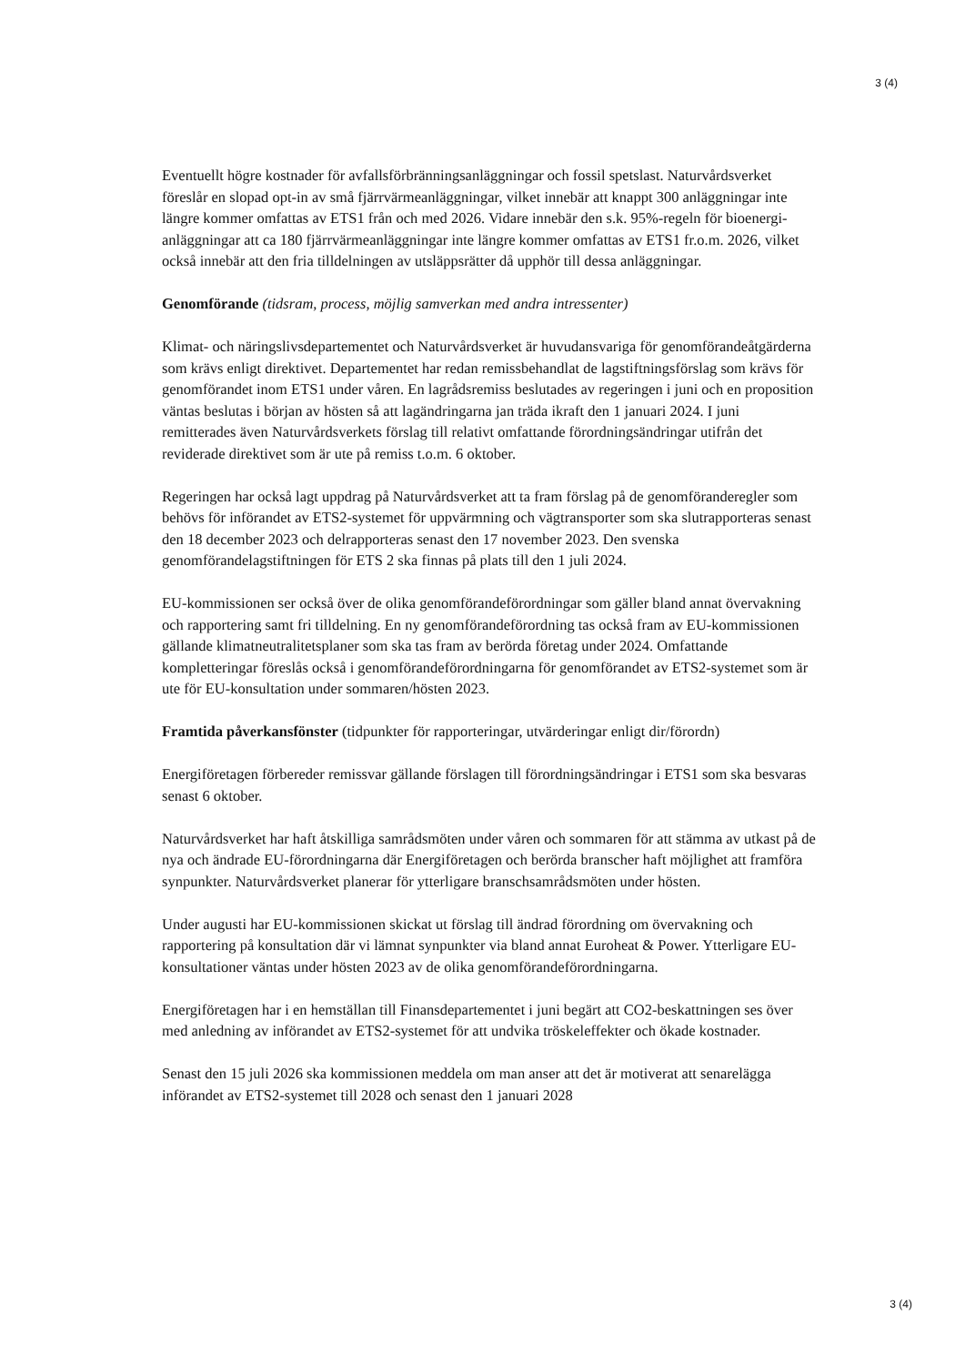3 (4)
Eventuellt högre kostnader för avfallsförbränningsanläggningar och fossil spetslast. Naturvårdsverket föreslår en slopad opt-in av små fjärrvärmeanläggningar, vilket innebär att knappt 300 anläggningar inte längre kommer omfattas av ETS1 från och med 2026. Vidare innebär den s.k. 95%-regeln för bioenergi-anläggningar att ca 180 fjärrvärmeanläggningar inte längre kommer omfattas av ETS1 fr.o.m. 2026, vilket också innebär att den fria tilldelningen av utsläppsrätter då upphör till dessa anläggningar.
Genomförande (tidsram, process, möjlig samverkan med andra intressenter)
Klimat- och näringslivsdepartementet och Naturvårdsverket är huvudansvariga för genomförandeåtgärderna som krävs enligt direktivet. Departementet har redan remissbehandlat de lagstiftningsförslag som krävs för genomförandet inom ETS1 under våren. En lagrådsremiss beslutades av regeringen i juni och en proposition väntas beslutas i början av hösten så att lagändringarna jan träda ikraft den 1 januari 2024. I juni remitterades även Naturvårdsverkets förslag till relativt omfattande förordningsändringar utifrån det reviderade direktivet som är ute på remiss t.o.m. 6 oktober.
Regeringen har också lagt uppdrag på Naturvårdsverket att ta fram förslag på de genomföranderegler som behövs för införandet av ETS2-systemet för uppvärmning och vägtransporter som ska slutrapporteras senast den 18 december 2023 och delrapporteras senast den 17 november 2023. Den svenska genomförandelagstiftningen för ETS 2 ska finnas på plats till den 1 juli 2024.
EU-kommissionen ser också över de olika genomförandeförordningar som gäller bland annat övervakning och rapportering samt fri tilldelning. En ny genomförandeförordning tas också fram av EU-kommissionen gällande klimatneutralitetsplaner som ska tas fram av berörda företag under 2024. Omfattande kompletteringar föreslås också i genomförandeförordningarna för genomförandet av ETS2-systemet som är ute för EU-konsultation under sommaren/hösten 2023.
Framtida påverkansfönster (tidpunkter för rapporteringar, utvärderingar enligt dir/förordn)
Energiföretagen förbereder remissvar gällande förslagen till förordningsändringar i ETS1 som ska besvaras senast 6 oktober.
Naturvårdsverket har haft åtskilliga samrådsmöten under våren och sommaren för att stämma av utkast på de nya och ändrade EU-förordningarna där Energiföretagen och berörda branscher haft möjlighet att framföra synpunkter. Naturvårdsverket planerar för ytterligare branschsamrådsmöten under hösten.
Under augusti har EU-kommissionen skickat ut förslag till ändrad förordning om övervakning och rapportering på konsultation där vi lämnat synpunkter via bland annat Euroheat & Power. Ytterligare EU-konsultationer väntas under hösten 2023 av de olika genomförandeförordningarna.
Energiföretagen har i en hemställan till Finansdepartementet i juni begärt att CO2-beskattningen ses över med anledning av införandet av ETS2-systemet för att undvika tröskeleffekter och ökade kostnader.
Senast den 15 juli 2026 ska kommissionen meddela om man anser att det är motiverat att senarelägga införandet av ETS2-systemet till 2028 och senast den 1 januari 2028
3 (4)